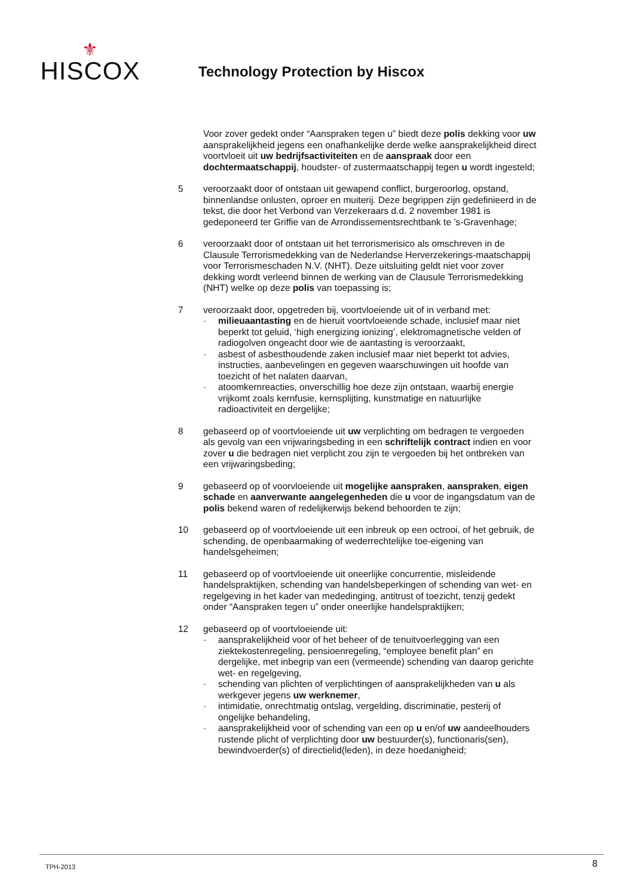⚜
HISCOX
Technology Protection by Hiscox
Voor zover gedekt onder “Aanspraken tegen u” biedt deze polis dekking voor uw aansprakelijkheid jegens een onafhankelijke derde welke aansprakelijkheid direct voortvloeit uit uw bedrijfsactiviteiten en de aanspraak door een dochtermaatschappij, houdster- of zustermaatschappij tegen u wordt ingesteld;
5 veroorzaakt door of ontstaan uit gewapend conflict, burgeroorlog, opstand, binnenlandse onlusten, oproer en muiterij. Deze begrippen zijn gedefinieerd in de tekst, die door het Verbond van Verzekeraars d.d. 2 november 1981 is gedeponeerd ter Griffie van de Arrondissementsrechtbank te ’s-Gravenhage;
6 veroorzaakt door of ontstaan uit het terrorismerisico als omschreven in de Clausule Terrorismedekking van de Nederlandse Herverzekerings-maatschappij voor Terrorismeschaden N.V. (NHT). Deze uitsluiting geldt niet voor zover dekking wordt verleend binnen de werking van de Clausule Terrorismedekking (NHT) welke op deze polis van toepassing is;
7 veroorzaakt door, opgetreden bij, voortvloeiende uit of in verband met:
- milieuaantasting en de hieruit voortvloeiende schade, inclusief maar niet beperkt tot geluid, ‘high energizing ionizing’, elektromagnetische velden of radiogolven ongeacht door wie de aantasting is veroorzaakt,
- asbest of asbesthoudende zaken inclusief maar niet beperkt tot advies, instructies, aanbevelingen en gegeven waarschuwingen uit hoofde van toezicht of het nalaten daarvan,
- atoomkernreacties, onverschillig hoe deze zijn ontstaan, waarbij energie vrijkomt zoals kernfusie, kernsplijting, kunstmatige en natuurlijke radioactiviteit en dergelijke;
8 gebaseerd op of voortvloeiende uit uw verplichting om bedragen te vergoeden als gevolg van een vrijwaringsbeding in een schriftelijk contract indien en voor zover u die bedragen niet verplicht zou zijn te vergoeden bij het ontbreken van een vrijwaringsbeding;
9 gebaseerd op of voorvloeiende uit mogelijke aanspraken, aanspraken, eigen schade en aanverwante aangelegenheden die u voor de ingangsdatum van de polis bekend waren of redelijkerwijs bekend behoorden te zijn;
10 gebaseerd op of voortvloeiende uit een inbreuk op een octrooi, of het gebruik, de schending, de openbaarmaking of wederrechtelijke toe-eigening van handelsgeheimen;
11 gebaseerd op of voortvloeiende uit oneerlijke concurrentie, misleidende handelspraktijken, schending van handelsbeperkingen of schending van wet- en regelgeving in het kader van mededinging, antitrust of toezicht, tenzij gedekt onder “Aanspraken tegen u” onder oneerlijke handelspraktijken;
12 gebaseerd op of voortvloeiende uit:
- aansprakelijkheid voor of het beheer of de tenuitvoerlegging van een ziektekostenregeling, pensioenregeling, “employee benefit plan” en dergelijke, met inbegrip van een (vermeende) schending van daarop gerichte wet- en regelgeving,
- schending van plichten of verplichtingen of aansprakelijkheden van u als werkgever jegens uw werknemer,
- intimidatie, onrechtmatig ontslag, vergelding, discriminatie, pesterij of ongelijke behandeling,
- aansprakelijkheid voor of schending van een op u en/of uw aandeelhouders rustende plicht of verplichting door uw bestuurder(s), functionaris(sen), bewindvoerder(s) of directielid(leden), in deze hoedanigheid;
TPH-2013 8